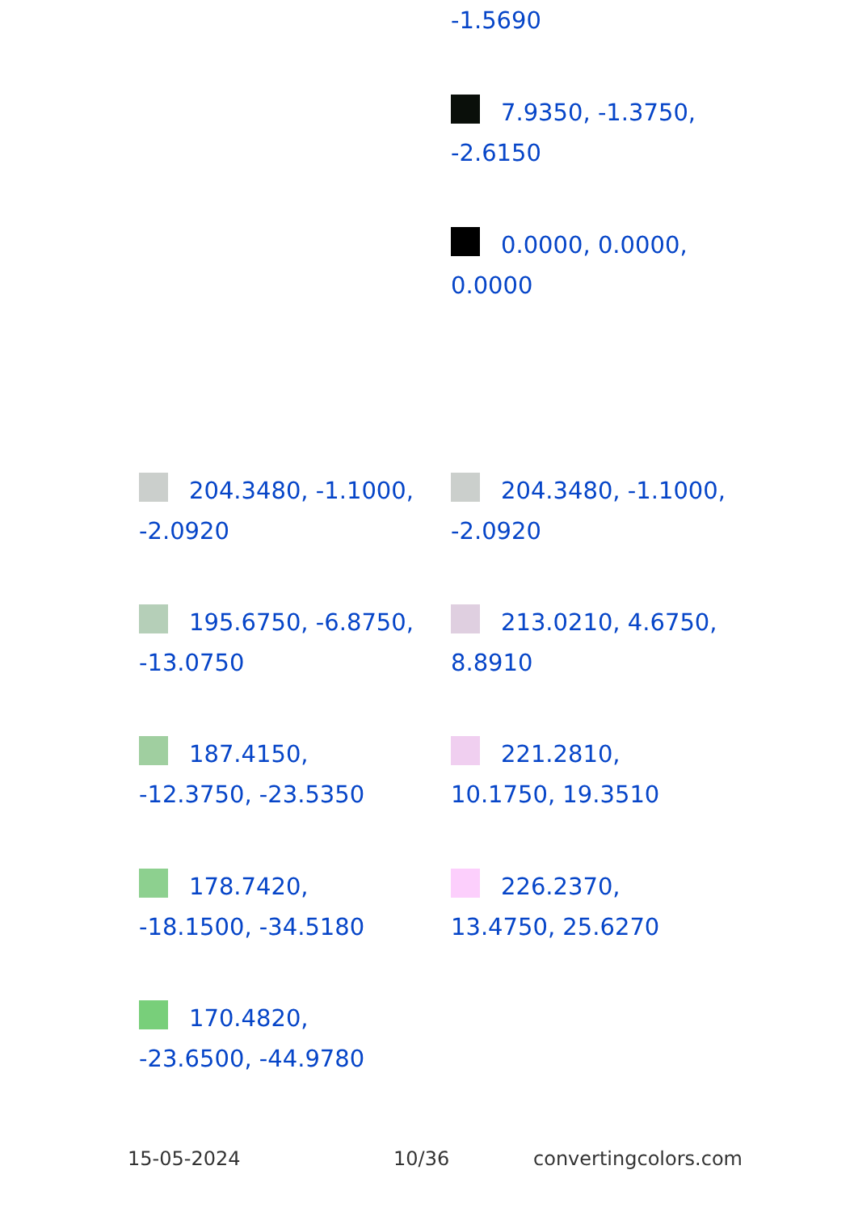-1.5690
7.9350, -1.3750, -2.6150
0.0000, 0.0000, 0.0000
204.3480, -1.1000, -2.0920
204.3480, -1.1000, -2.0920
195.6750, -6.8750, -13.0750
213.0210, 4.6750, 8.8910
187.4150, -12.3750, -23.5350
221.2810, 10.1750, 19.3510
178.7420, -18.1500, -34.5180
226.2370, 13.4750, 25.6270
170.4820, -23.6500, -44.9780
15-05-2024 10/36 convertingcolors.com